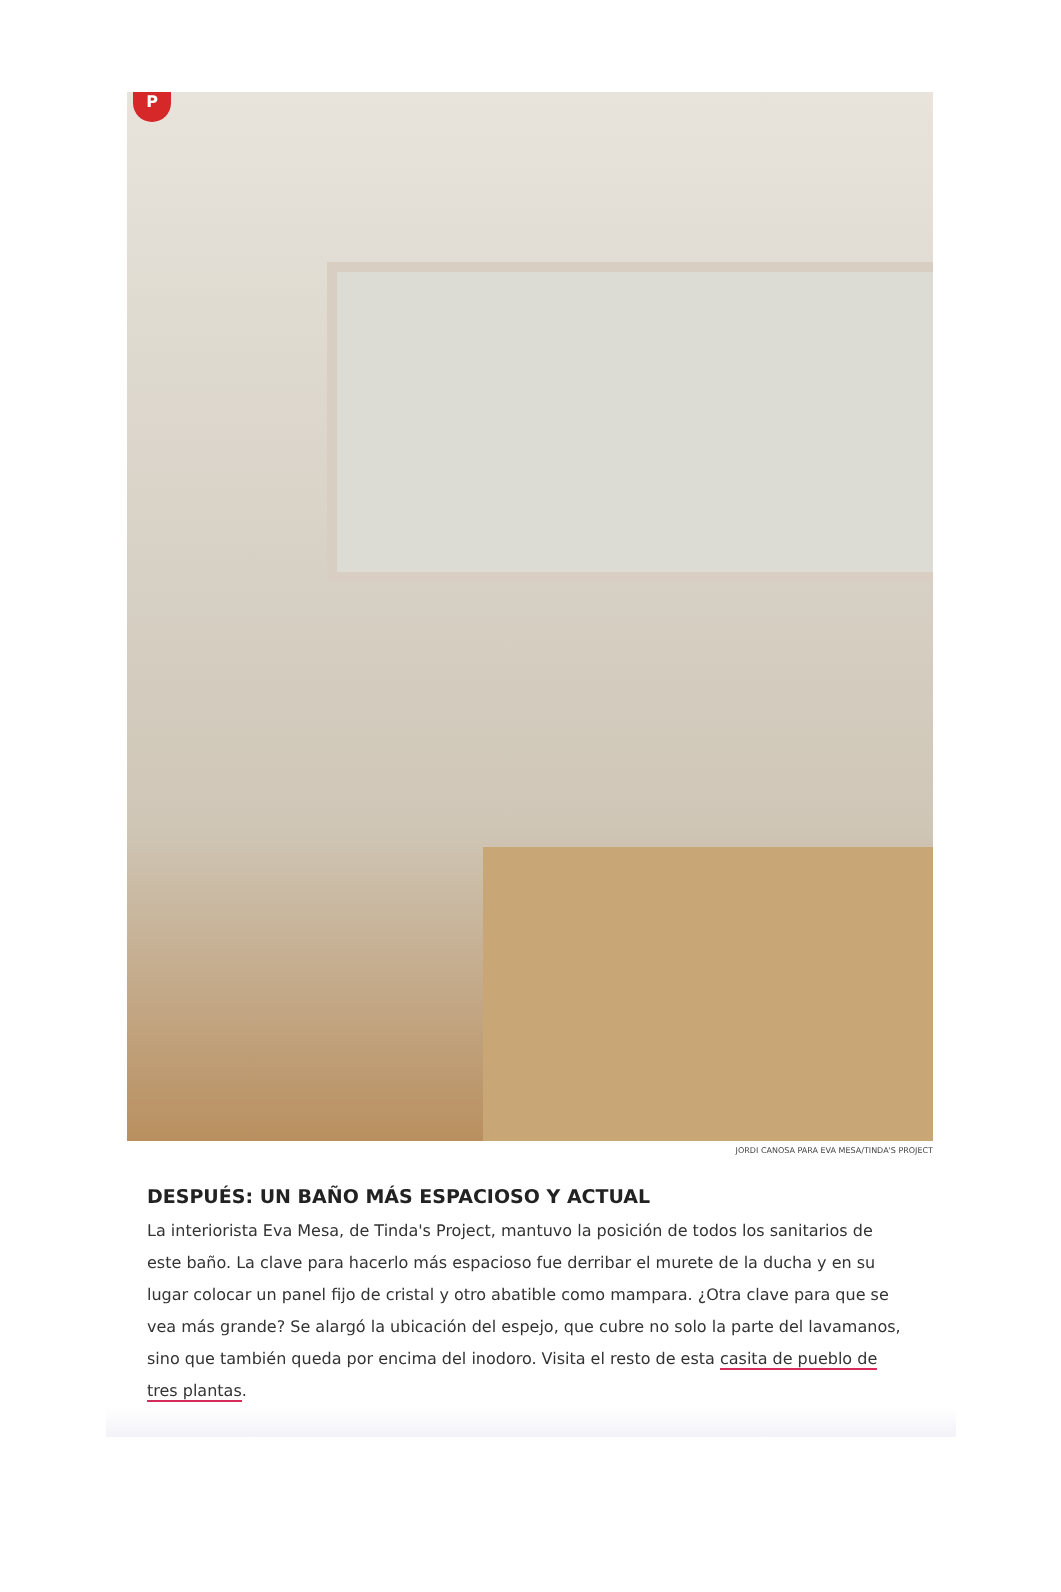P
JORDI CANOSA PARA EVA MESA/TINDA'S PROJECT
DESPUÉS: UN BAÑO MÁS ESPACIOSO Y ACTUAL
La interiorista Eva Mesa, de Tinda's Project, mantuvo la posición de todos los sanitarios de este baño. La clave para hacerlo más espacioso fue derribar el murete de la ducha y en su lugar colocar un panel fijo de cristal y otro abatible como mampara. ¿Otra clave para que se vea más grande? Se alargó la ubicación del espejo, que cubre no solo la parte del lavamanos, sino que también queda por encima del inodoro. Visita el resto de esta casita de pueblo de tres plantas.